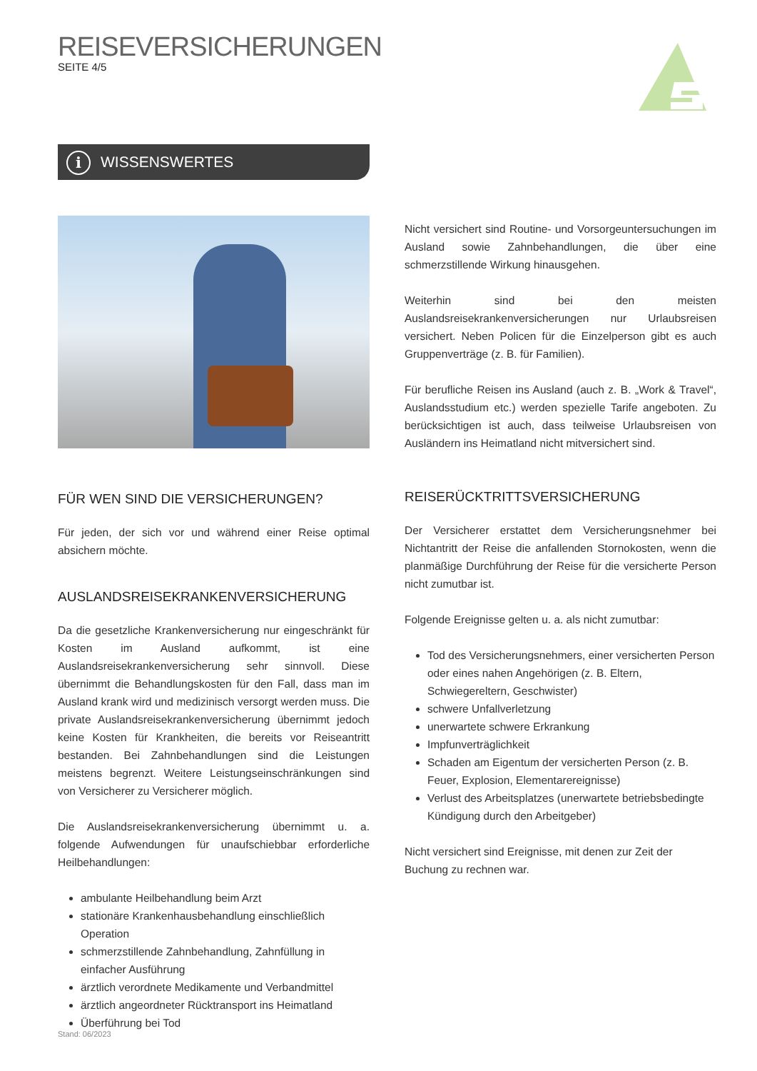REISEVERSICHERUNGEN
SEITE 4/5
i WISSENSWERTES
FÜR WEN SIND DIE VERSICHERUNGEN?
Für jeden, der sich vor und während einer Reise optimal absichern möchte.
AUSLANDSREISEKRANKENVERSICHERUNG
Da die gesetzliche Krankenversicherung nur eingeschränkt für Kosten im Ausland aufkommt, ist eine Auslandsreisekrankenversicherung sehr sinnvoll. Diese übernimmt die Behandlungskosten für den Fall, dass man im Ausland krank wird und medizinisch versorgt werden muss. Die private Auslandsreisekrankenversicherung übernimmt jedoch keine Kosten für Krankheiten, die bereits vor Reiseantritt bestanden. Bei Zahnbehandlungen sind die Leistungen meistens begrenzt. Weitere Leistungseinschränkungen sind von Versicherer zu Versicherer möglich.
Die Auslandsreisekrankenversicherung übernimmt u. a. folgende Aufwendungen für unaufschiebbar erforderliche Heilbehandlungen:
ambulante Heilbehandlung beim Arzt
stationäre Krankenhausbehandlung einschließlich Operation
schmerzstillende Zahnbehandlung, Zahnfüllung in einfacher Ausführung
ärztlich verordnete Medikamente und Verbandmittel
ärztlich angeordneter Rücktransport ins Heimatland
Überführung bei Tod
Nicht versichert sind Routine- und Vorsorgeuntersuchungen im Ausland sowie Zahnbehandlungen, die über eine schmerzstillende Wirkung hinausgehen.
Weiterhin sind bei den meisten Auslandsreisekrankenversicherungen nur Urlaubsreisen versichert. Neben Policen für die Einzelperson gibt es auch Gruppenverträge (z. B. für Familien).
Für berufliche Reisen ins Ausland (auch z. B. „Work & Travel“, Auslandsstudium etc.) werden spezielle Tarife angeboten. Zu berücksichtigen ist auch, dass teilweise Urlaubsreisen von Ausländern ins Heimatland nicht mitversichert sind.
REISERÜCKTRITTSVERSICHERUNG
Der Versicherer erstattet dem Versicherungsnehmer bei Nichtantritt der Reise die anfallenden Stornokosten, wenn die planmäßige Durchführung der Reise für die versicherte Person nicht zumutbar ist.
Folgende Ereignisse gelten u. a. als nicht zumutbar:
Tod des Versicherungsnehmers, einer versicherten Person oder eines nahen Angehörigen (z. B. Eltern, Schwiegereltern, Geschwister)
schwere Unfallverletzung
unerwartete schwere Erkrankung
Impfunverträglichkeit
Schaden am Eigentum der versicherten Person (z. B. Feuer, Explosion, Elementarereignisse)
Verlust des Arbeitsplatzes (unerwartete betriebsbedingte Kündigung durch den Arbeitgeber)
Nicht versichert sind Ereignisse, mit denen zur Zeit der Buchung zu rechnen war.
Stand: 06/2023